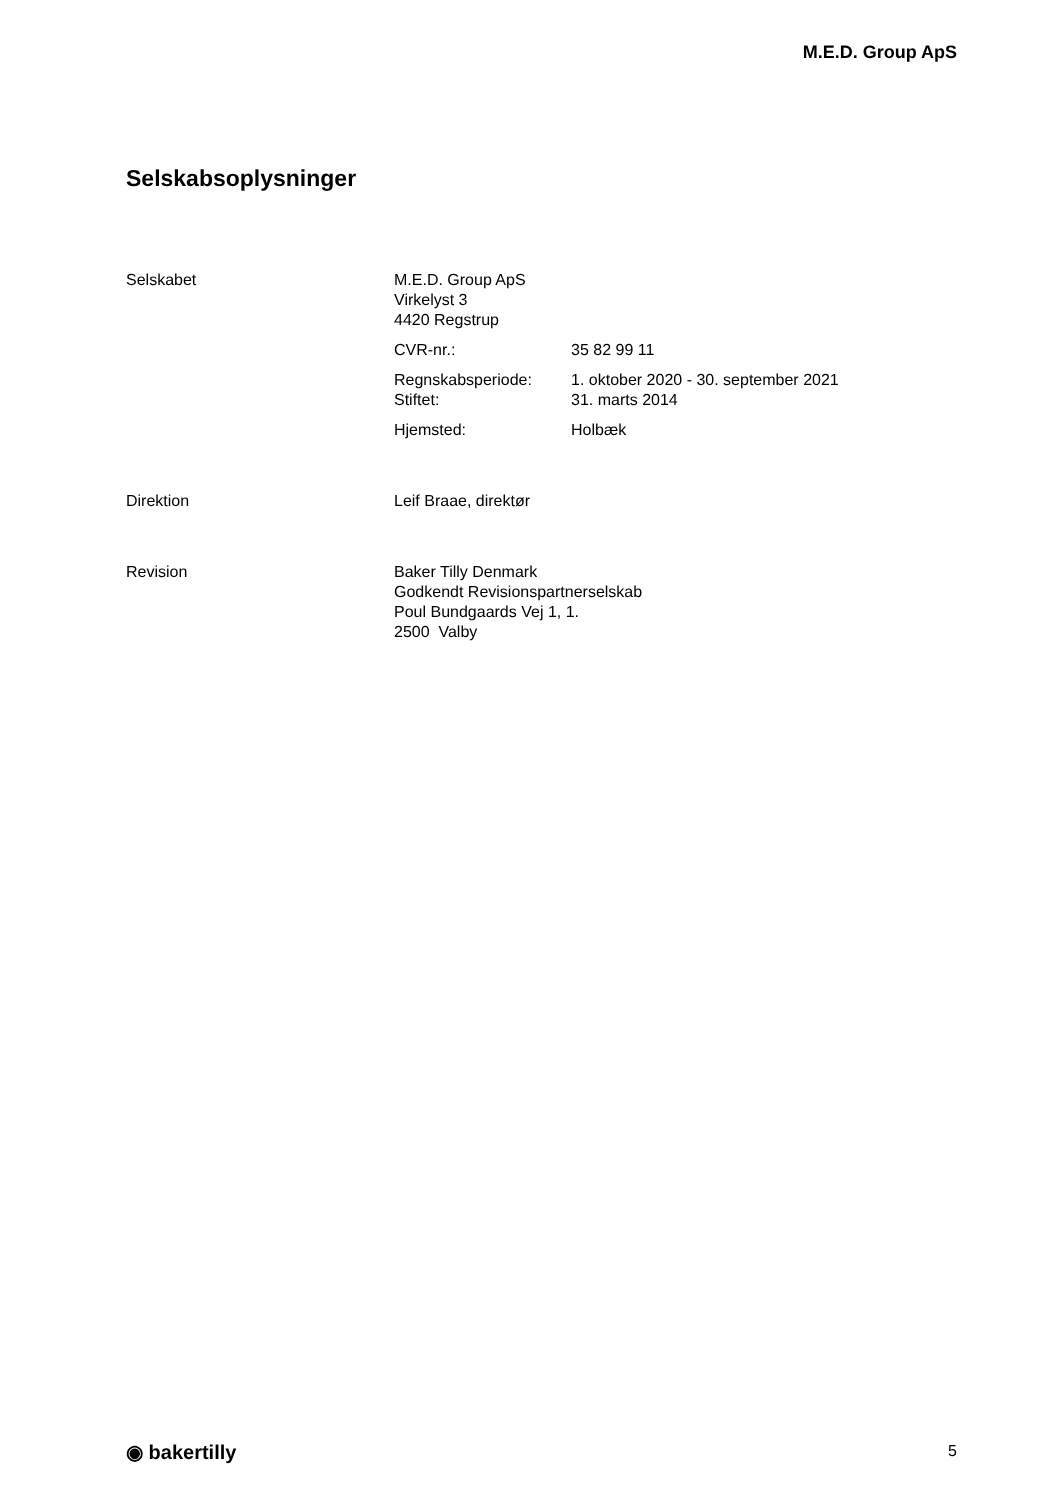M.E.D. Group ApS
Selskabsoplysninger
Selskabet M.E.D. Group ApS
Virkelyst 3
4420 Regstrup
CVR-nr.: 35 82 99 11
Regnskabsperiode:
Stiftet:
1. oktober 2020 - 30. september 2021
31. marts 2014
Hjemsted: Holbæk
Direktion Leif Braae, direktør
Revision Baker Tilly Denmark
Godkendt Revisionspartnerselskab
Poul Bundgaards Vej 1, 1.
2500 Valby
◉ bakertilly 5